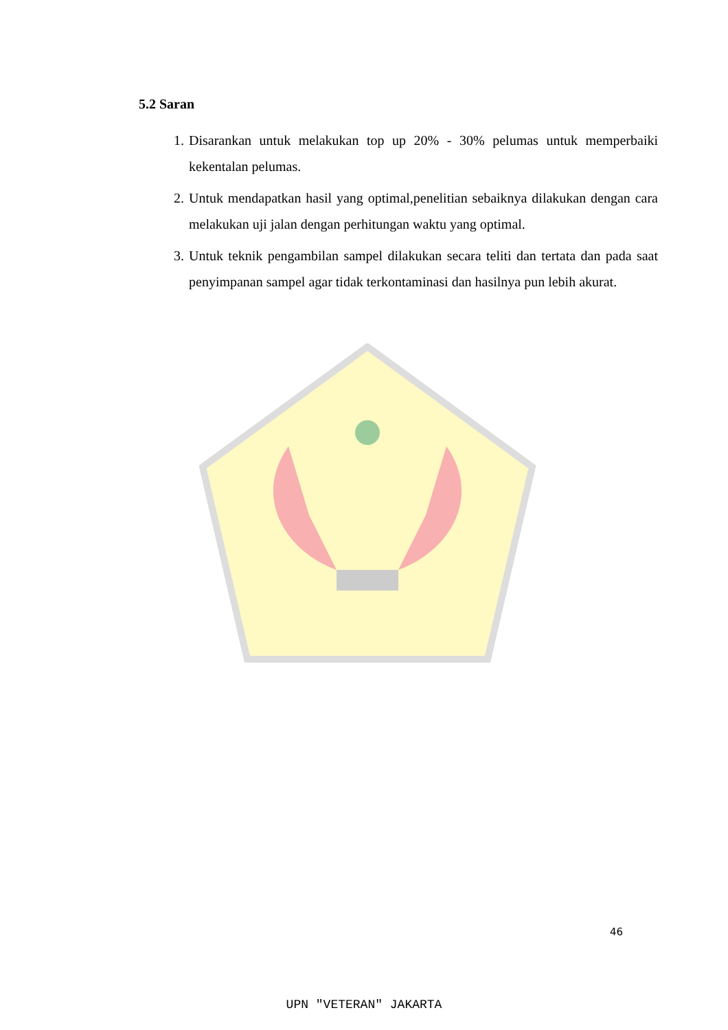5.2 Saran
1. Disarankan untuk melakukan top up 20% - 30% pelumas untuk memperbaiki kekentalan pelumas.
2. Untuk mendapatkan hasil yang optimal,penelitian sebaiknya dilakukan dengan cara melakukan uji jalan dengan perhitungan waktu yang optimal.
3. Untuk teknik pengambilan sampel dilakukan secara teliti dan tertata dan pada saat penyimpanan sampel agar tidak terkontaminasi dan hasilnya pun lebih akurat.
46
UPN "VETERAN" JAKARTA